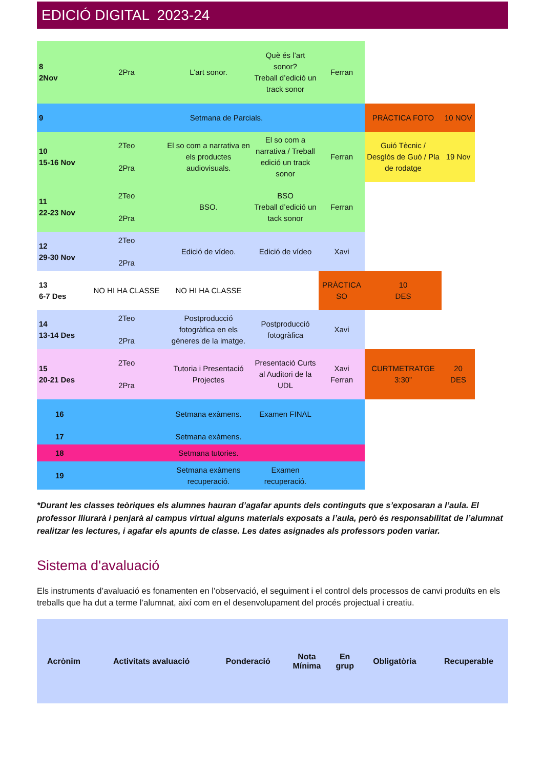EDICIÓ DIGITAL 2023-24
| 8 2Nov | 2Pra | L'art sonor. | Què és l’art sonor? Treball d’edició un track sonor | Ferran | | |
| 9 | Setmana de Parcials. | | | | PRÀCTICA FOTO | 10 NOV |
| 10 15-16 Nov | 2Teo 2Pra | El so com a narrativa en els productes audiovisuals. | El so com a narrativa / Treball edició un track sonor | Ferran | Guió Tècnic / Desglós de Guó / Pla de rodatge | 19 Nov |
| 11 22-23 Nov | 2Teo 2Pra | BSO. | BSO Treball d’edició un tack sonor | Ferran | | |
| 12 29-30 Nov | 2Teo 2Pra | Edició de vídeo. | Edició de vídeo | Xavi | | |
| 13 6-7 Des | NO HI HA CLASSE | NO HI HA CLASSE | | PRÀCTICA SO | 10 DES | |
| 14 13-14 Des | 2Teo 2Pra | Postproducció fotogràfica en els gèneres de la imatge. | Postproducció fotogràfica | Xavi | | |
| 15 20-21 Des | 2Teo 2Pra | Tutoria i Presentació Projectes | Presentació Curts al Auditori de la UDL | Xavi Ferran | CURTMETRATGE 3:30” | 20 DES |
| 16 | | Setmana exàmens. | Examen FINAL | | | |
| 17 | | Setmana exàmens. | | | | |
| 18 | | Setmana tutories. | | | | |
| 19 | | Setmana exàmens recuperació. | Examen recuperació. | | | |
*Durant les classes teòriques els alumnes hauran d’agafar apunts dels continguts que s’exposaran a l’aula. El professor lliurarà i penjarà al campus virtual alguns materials exposats a l’aula, però és responsabilitat de l’alumnat realitzar les lectures, i agafar els apunts de classe. Les dates asignades als professors poden variar.
Sistema d'avaluació
Els instruments d’avaluació es fonamenten en l’observació, el seguiment i el control dels processos de canvi produïts en els treballs que ha dut a terme l’alumnat, així com en el desenvolupament del procés projectual i creatiu.
| Acrònim | Activitats avaluació | Ponderació | Nota Mínima | En grup | Obligatòria | Recuperable |
| --- | --- | --- | --- | --- | --- | --- |